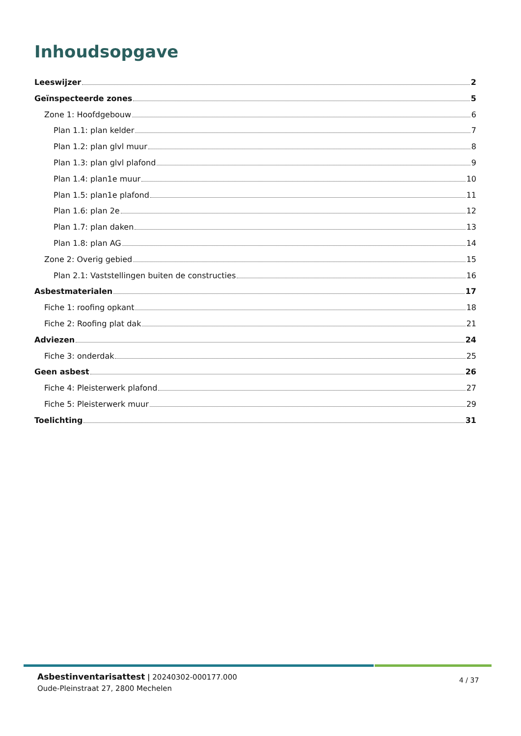Inhoudsopgave
Leeswijzer 2
Geïnspecteerde zones 5
Zone 1: Hoofdgebouw 6
Plan 1.1: plan kelder 7
Plan 1.2: plan glvl muur 8
Plan 1.3: plan glvl plafond 9
Plan 1.4: plan1e muur 10
Plan 1.5: plan1e plafond 11
Plan 1.6: plan 2e 12
Plan 1.7: plan daken 13
Plan 1.8: plan AG 14
Zone 2: Overig gebied 15
Plan 2.1: Vaststellingen buiten de constructies 16
Asbestmaterialen 17
Fiche 1: roofing opkant 18
Fiche 2: Roofing plat dak 21
Adviezen 24
Fiche 3: onderdak 25
Geen asbest 26
Fiche 4: Pleisterwerk plafond 27
Fiche 5: Pleisterwerk muur 29
Toelichting 31
Asbestinventarisattest | 20240302-000177.000
Oude-Pleinstraat 27, 2800 Mechelen
4 / 37